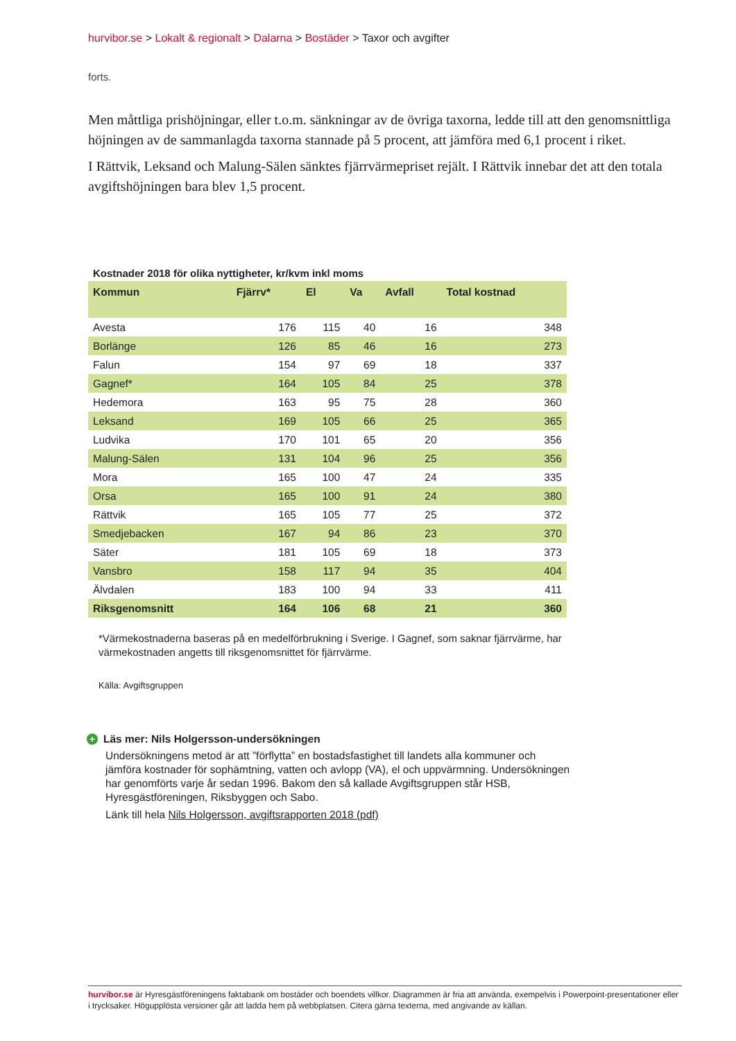hurvibor.se > Lokalt & regionalt > Dalarna > Bostäder > Taxor och avgifter
forts.
Men måttliga prishöjningar, eller t.o.m. sänkningar av de övriga taxorna, ledde till att den genomsnittliga höjningen av de sammanlagda taxorna stannade på 5 procent, att jämföra med 6,1 procent i riket.
I Rättvik, Leksand och Malung-Sälen sänktes fjärrvärmepriset rejält. I Rättvik innebar det att den totala avgiftshöjningen bara blev 1,5 procent.
Kostnader 2018 för olika nyttigheter, kr/kvm inkl moms
| Kommun | Fjärrv* | El | Va | Avfall | Total kostnad |
| --- | --- | --- | --- | --- | --- |
| Avesta | 176 | 115 | 40 | 16 | 348 |
| Borlänge | 126 | 85 | 46 | 16 | 273 |
| Falun | 154 | 97 | 69 | 18 | 337 |
| Gagnef* | 164 | 105 | 84 | 25 | 378 |
| Hedemora | 163 | 95 | 75 | 28 | 360 |
| Leksand | 169 | 105 | 66 | 25 | 365 |
| Ludvika | 170 | 101 | 65 | 20 | 356 |
| Malung-Sälen | 131 | 104 | 96 | 25 | 356 |
| Mora | 165 | 100 | 47 | 24 | 335 |
| Orsa | 165 | 100 | 91 | 24 | 380 |
| Rättvik | 165 | 105 | 77 | 25 | 372 |
| Smedjebacken | 167 | 94 | 86 | 23 | 370 |
| Säter | 181 | 105 | 69 | 18 | 373 |
| Vansbro | 158 | 117 | 94 | 35 | 404 |
| Älvdalen | 183 | 100 | 94 | 33 | 411 |
| Riksgenomsnitt | 164 | 106 | 68 | 21 | 360 |
*Värmekostnaderna baseras på en medelförbrukning i Sverige. I Gagnef, som saknar fjärrvärme, har värmekostnaden angetts till riksgenomsnittet för fjärrvärme.
Källa: Avgiftsgruppen
+ Läs mer: Nils Holgersson-undersökningen
Undersökningens metod är att ”förflytta” en bostadsfastighet till landets alla kommuner och jämföra kostnader för sophämtning, vatten och avlopp (VA), el och uppvärmning. Undersökningen har genomförts varje år sedan 1996. Bakom den så kallade Avgiftsgruppen står HSB, Hyresgästföreningen, Riksbyggen och Sabo.
Länk till hela Nils Holgersson, avgiftsrapporten 2018 (pdf)
hurvibor.se är Hyresgästföreningens faktabank om bostäder och boendets villkor. Diagrammen är fria att använda, exempelvis i Powerpoint-presentationer eller i trycksaker. Högupplösta versioner går att ladda hem på webbplatsen. Citera gärna texterna, med angivande av källan.